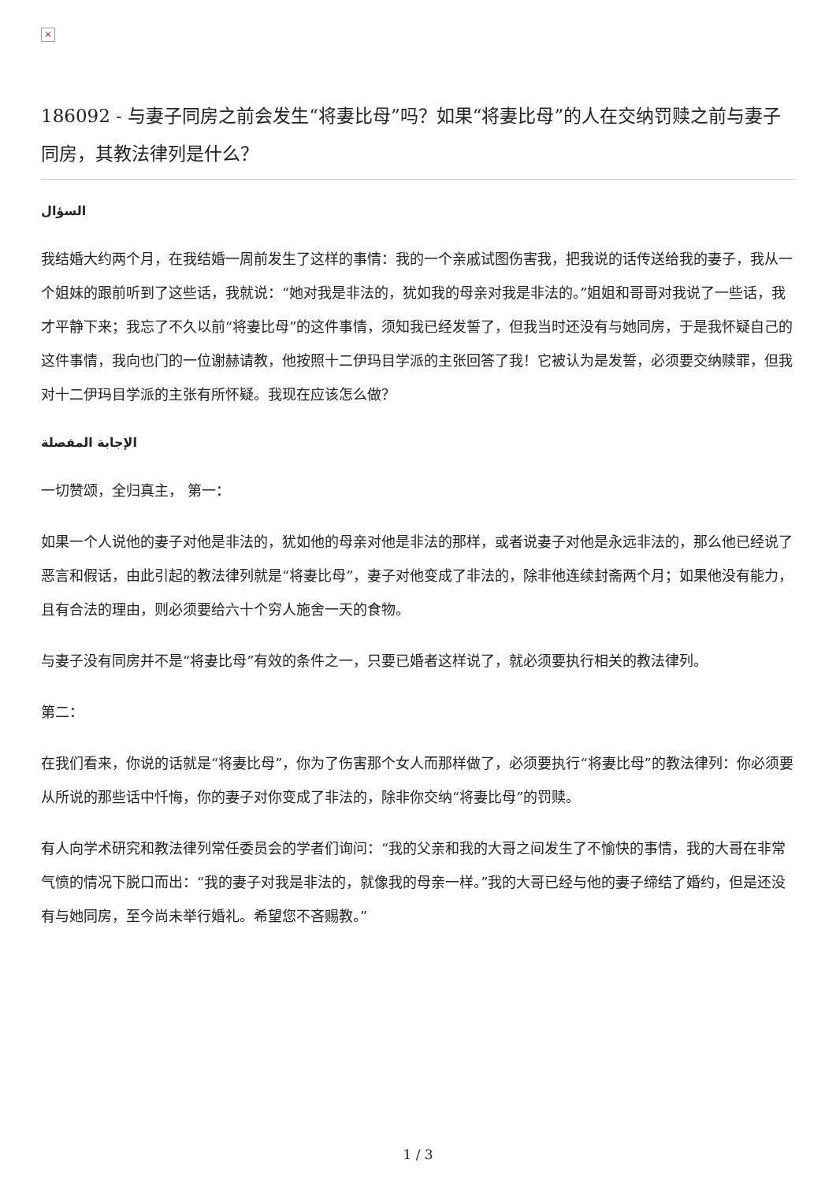×
186092 - 与妻子同房之前会发生“将妻比母”吗？如果“将妻比母”的人在交纳罚赎之前与妻子同房，其教法律列是什么？
السؤال
我结婚大约两个月，在我结婚一周前发生了这样的事情：我的一个亲戚试图伤害我，把我说的话传送给我的妻子，我从一个姐妹的跟前听到了这些话，我就说：“她对我是非法的，犹如我的母亲对我是非法的。”姐姐和哥哥对我说了一些话，我才平静下来；我忘了不久以前“将妻比母”的这件事情，须知我已经发誓了，但我当时还没有与她同房，于是我怀疑自己的这件事情，我向也门的一位谢赫请教，他按照十二伊玛目学派的主张回答了我！它被认为是发誓，必须要交纳赎罪，但我对十二伊玛目学派的主张有所怀疑。我现在应该怎么做？
الإجابة المفصلة
一切赞颂，全归真主， 第一：
如果一个人说他的妻子对他是非法的，犹如他的母亲对他是非法的那样，或者说妻子对他是永远非法的，那么他已经说了恶言和假话，由此引起的教法律列就是“将妻比母”，妻子对他变成了非法的，除非他连续封斋两个月；如果他没有能力，且有合法的理由，则必须要给六十个穷人施舍一天的食物。
与妻子没有同房并不是“将妻比母”有效的条件之一，只要已婚者这样说了，就必须要执行相关的教法律列。
第二：
在我们看来，你说的话就是“将妻比母”，你为了伤害那个女人而那样做了，必须要执行“将妻比母”的教法律列：你必须要从所说的那些话中忏悔，你的妻子对你变成了非法的，除非你交纳“将妻比母”的罚赎。
有人向学术研究和教法律列常任委员会的学者们询问：“我的父亲和我的大哥之间发生了不愉快的事情，我的大哥在非常气愤的情况下脱口而出：“我的妻子对我是非法的，就像我的母亲一样。”我的大哥已经与他的妻子缔结了婚约，但是还没有与她同房，至今尚未举行婚礼。希望您不吝赐教。”
1 / 3